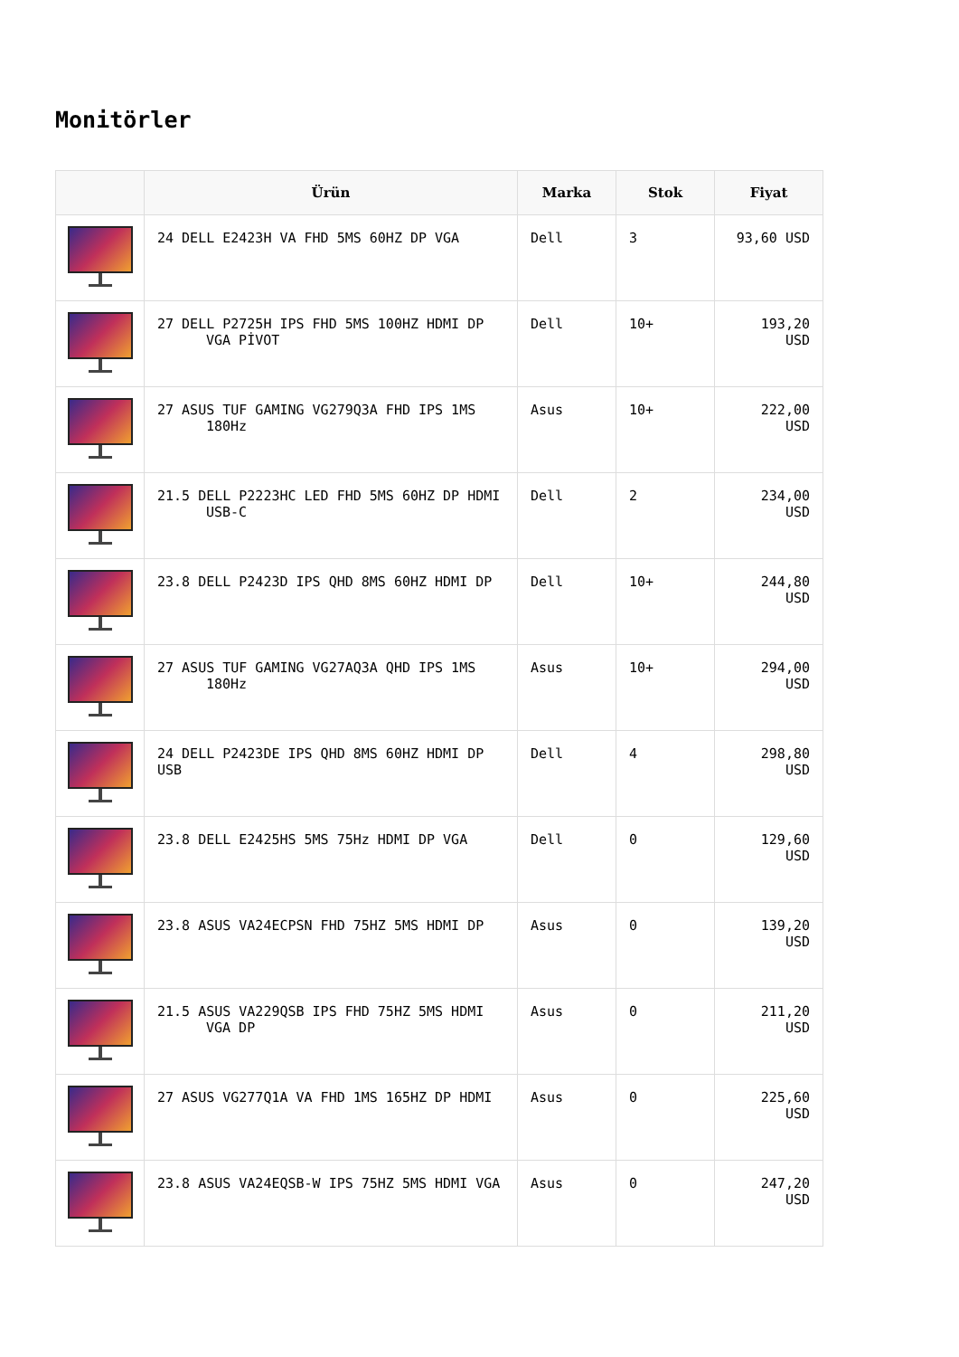Monitörler
| | Ürün | Marka | Stok | Fiyat |
| --- | --- | --- | --- | --- |
| | 24 DELL E2423H VA FHD 5MS 60HZ DP VGA | Dell | 3 | 93,60 USD |
| | 27 DELL P2725H IPS FHD 5MS 100HZ HDMI DP VGA PİVOT | Dell | 10+ | 193,20 USD |
| | 27 ASUS TUF GAMING VG279Q3A FHD IPS 1MS 180Hz | Asus | 10+ | 222,00 USD |
| | 21.5 DELL P2223HC LED FHD 5MS 60HZ DP HDMI USB-C | Dell | 2 | 234,00 USD |
| | 23.8 DELL P2423D IPS QHD 8MS 60HZ HDMI DP | Dell | 10+ | 244,80 USD |
| | 27 ASUS TUF GAMING VG27AQ3A QHD IPS 1MS 180Hz | Asus | 10+ | 294,00 USD |
| | 24 DELL P2423DE IPS QHD 8MS 60HZ HDMI DP USB | Dell | 4 | 298,80 USD |
| | 23.8 DELL E2425HS 5MS 75Hz HDMI DP VGA | Dell | 0 | 129,60 USD |
| | 23.8 ASUS VA24ECPSN FHD 75HZ 5MS HDMI DP | Asus | 0 | 139,20 USD |
| | 21.5 ASUS VA229QSB IPS FHD 75HZ 5MS HDMI VGA DP | Asus | 0 | 211,20 USD |
| | 27 ASUS VG277Q1A VA FHD 1MS 165HZ DP HDMI | Asus | 0 | 225,60 USD |
| | 23.8 ASUS VA24EQSB-W IPS 75HZ 5MS HDMI VGA | Asus | 0 | 247,20 USD |